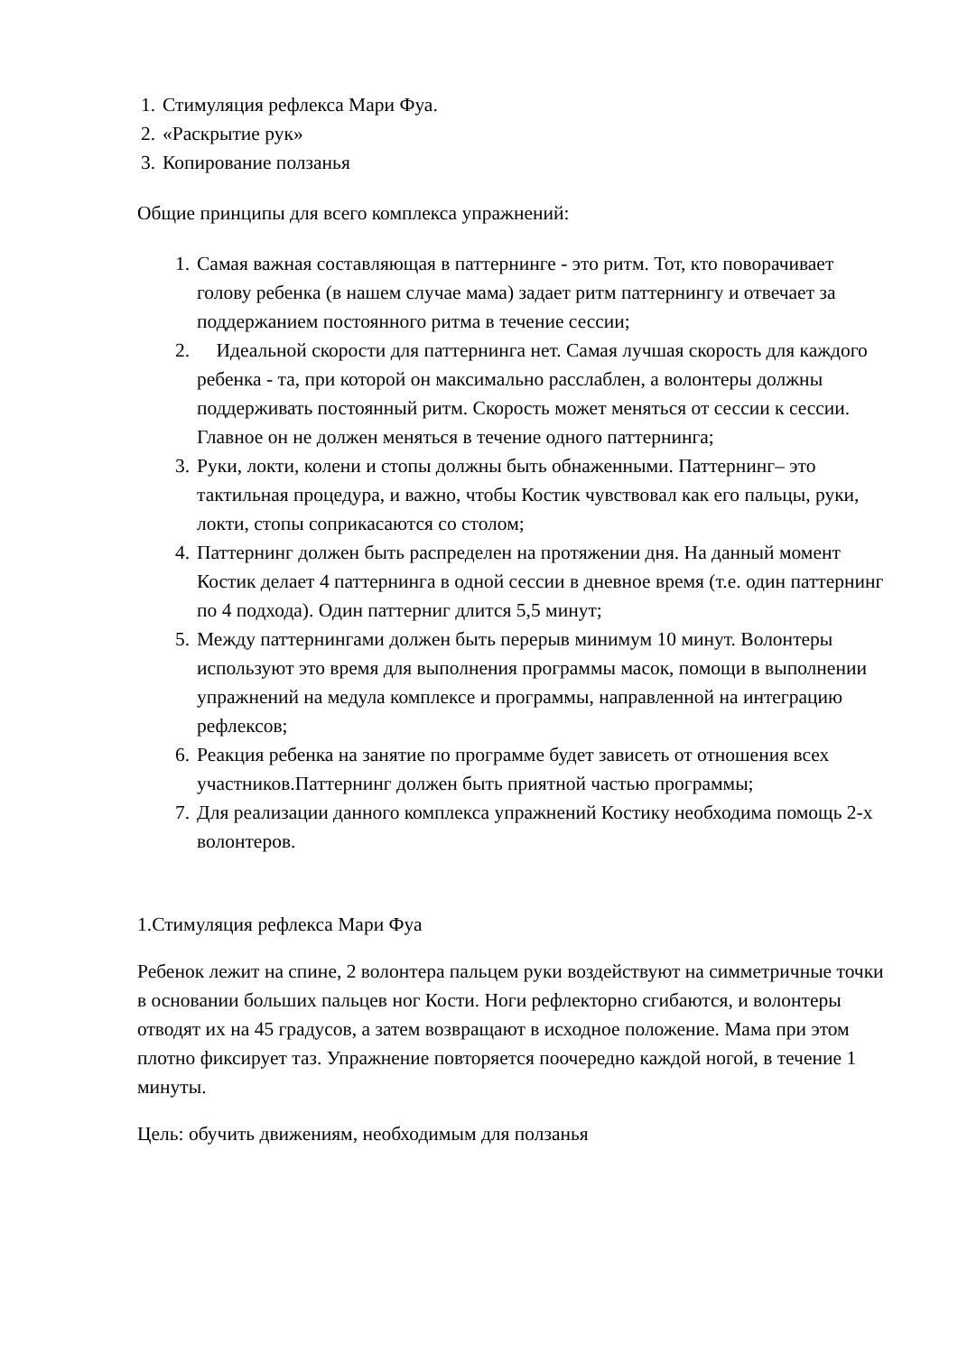1. Стимуляция рефлекса Мари Фуа.
2. «Раскрытие рук»
3. Копирование ползанья
Общие принципы для всего комплекса упражнений:
1. Самая важная составляющая в паттернинге - это ритм. Тот, кто поворачивает голову ребенка (в нашем случае мама) задает ритм паттернингу и отвечает за поддержанием постоянного ритма в течение сессии;
2. Идеальной скорости для паттернинга нет. Самая лучшая скорость для каждого ребенка - та, при которой он максимально расслаблен, а волонтеры должны поддерживать постоянный ритм. Скорость может меняться от сессии к сессии. Главное он не должен меняться в течение одного паттернинга;
3. Руки, локти, колени и стопы должны быть обнаженными. Паттернинг– это тактильная процедура, и важно, чтобы Костик чувствовал как его пальцы, руки, локти, стопы соприкасаются со столом;
4. Паттернинг должен быть распределен на протяжении дня. На данный момент Костик делает 4 паттернинга в одной сессии в дневное время (т.е. один паттернинг по 4 подхода). Один паттерниг длится 5,5 минут;
5. Между паттернингами должен быть перерыв минимум 10 минут. Волонтеры используют это время для выполнения программы масок, помощи в выполнении упражнений на медула комплексе и программы, направленной на интеграцию рефлексов;
6. Реакция ребенка на занятие по программе будет зависеть от отношения всех участников.Паттернинг должен быть приятной частью программы;
7. Для реализации данного комплекса упражнений Костику необходима помощь 2-х волонтеров.
1.Стимуляция рефлекса Мари Фуа
Ребенок лежит на спине, 2 волонтера пальцем руки воздействуют на симметричные точки в основании больших пальцев ног Кости. Ноги рефлекторно сгибаются, и волонтеры отводят их на 45 градусов, а затем возвращают в исходное положение. Мама при этом плотно фиксирует таз. Упражнение повторяется поочередно каждой ногой, в течение 1 минуты.
Цель: обучить движениям, необходимым для ползанья